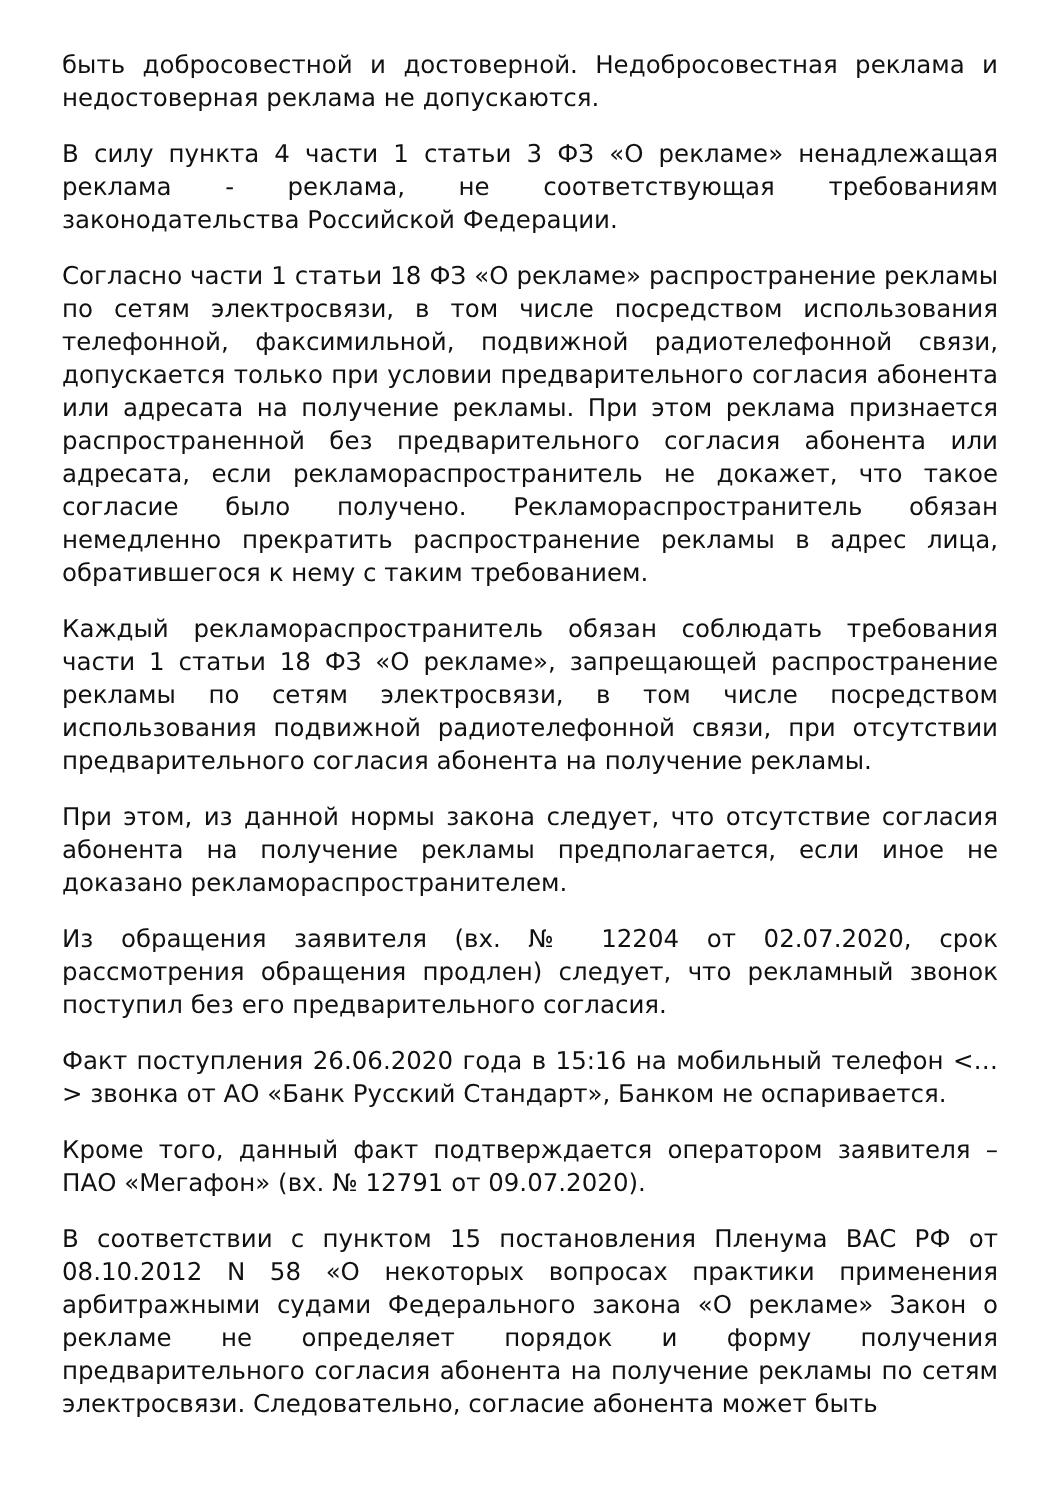быть добросовестной и достоверной. Недобросовестная реклама и недостоверная реклама не допускаются.
В силу пункта 4 части 1 статьи 3 ФЗ «О рекламе» ненадлежащая реклама - реклама, не соответствующая требованиям законодательства Российской Федерации.
Согласно части 1 статьи 18 ФЗ «О рекламе» распространение рекламы по сетям электросвязи, в том числе посредством использования телефонной, факсимильной, подвижной радиотелефонной связи, допускается только при условии предварительного согласия абонента или адресата на получение рекламы. При этом реклама признается распространенной без предварительного согласия абонента или адресата, если рекламораспространитель не докажет, что такое согласие было получено. Рекламораспространитель обязан немедленно прекратить распространение рекламы в адрес лица, обратившегося к нему с таким требованием.
Каждый рекламораспространитель обязан соблюдать требования части 1 статьи 18 ФЗ «О рекламе», запрещающей распространение рекламы по сетям электросвязи, в том числе посредством использования подвижной радиотелефонной связи, при отсутствии предварительного согласия абонента на получение рекламы.
При этом, из данной нормы закона следует, что отсутствие согласия абонента на получение рекламы предполагается, если иное не доказано рекламораспространителем.
Из обращения заявителя (вх. № 12204 от 02.07.2020, срок рассмотрения обращения продлен) следует, что рекламный звонок поступил без его предварительного согласия.
Факт поступления 26.06.2020 года в 15:16 на мобильный телефон <…> звонка от АО «Банк Русский Стандарт», Банком не оспаривается.
Кроме того, данный факт подтверждается оператором заявителя – ПАО «Мегафон» (вх. № 12791 от 09.07.2020).
В соответствии с пунктом 15 постановления Пленума ВАС РФ от 08.10.2012 N 58 «О некоторых вопросах практики применения арбитражными судами Федерального закона «О рекламе» Закон о рекламе не определяет порядок и форму получения предварительного согласия абонента на получение рекламы по сетям электросвязи. Следовательно, согласие абонента может быть